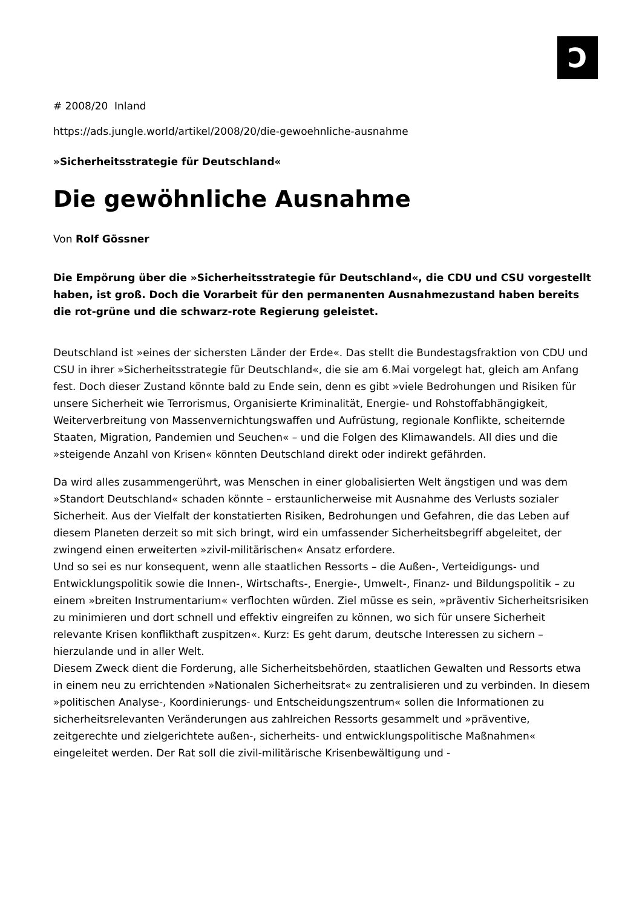Ↄ
# 2008/20 Inland
https://ads.jungle.world/artikel/2008/20/die-gewoehnliche-ausnahme
»Sicherheitsstrategie für Deutschland«
Die gewöhnliche Ausnahme
Von Rolf Gössner
Die Empörung über die »Sicherheitsstrategie für Deutschland«, die CDU und CSU vorgestellt haben, ist groß. Doch die Vorarbeit für den permanenten Ausnahmezustand haben bereits die rot-grüne und die schwarz-rote Regierung geleistet.
Deutschland ist »eines der sichersten Länder der Erde«. Das stellt die Bundestagsfraktion von CDU und CSU in ihrer »Sicherheitsstrategie für Deutschland«, die sie am 6.Mai vorgelegt hat, gleich am Anfang fest. Doch dieser Zustand könnte bald zu Ende sein, denn es gibt »viele Bedrohungen und Risiken für unsere Sicherheit wie Terrorismus, Organisierte Kriminalität, Energie- und Rohstoffabhängigkeit, Weiterverbreitung von Massenvernichtungswaffen und Aufrüstung, regionale Konflikte, scheiternde Staaten, Migration, Pandemien und Seuchen« – und die Folgen des Klimawandels. All dies und die »steigende Anzahl von Krisen« könnten Deutschland direkt oder indirekt gefährden.
Da wird alles zusammengerührt, was Menschen in einer globalisierten Welt ängstigen und was dem »Standort Deutschland« schaden könnte – erstaunlicherweise mit Ausnahme des Verlusts sozialer Sicherheit. Aus der Vielfalt der konstatierten Risiken, Bedrohungen und Gefahren, die das Leben auf diesem Planeten derzeit so mit sich bringt, wird ein umfassender Sicherheitsbegriff abgeleitet, der zwingend einen erweiterten »zivil-militärischen« Ansatz erfordere.
Und so sei es nur konsequent, wenn alle staatlichen Ressorts – die Außen-, Verteidigungs- und Entwicklungspolitik sowie die Innen-, Wirtschafts-, Energie-, Umwelt-, Finanz- und Bildungspolitik – zu einem »breiten Instrumentarium« verflochten würden. Ziel müsse es sein, »präventiv Sicherheitsrisiken zu minimieren und dort schnell und effektiv eingreifen zu können, wo sich für unsere Sicherheit relevante Krisen konflikthaft zuspitzen«. Kurz: Es geht darum, deutsche Interessen zu sichern – hierzulande und in aller Welt.
Diesem Zweck dient die Forderung, alle Sicherheitsbehörden, staatlichen Gewalten und Ressorts etwa in einem neu zu errichtenden »Nationalen Sicherheitsrat« zu zentralisieren und zu verbinden. In diesem »politischen Analyse-, Koordinierungs- und Entscheidungszentrum« sollen die Informationen zu sicherheitsrelevanten Veränderungen aus zahlreichen Ressorts gesammelt und »präventive, zeitgerechte und zielgerichtete außen-, sicherheits- und entwicklungspolitische Maßnahmen« eingeleitet werden. Der Rat soll die zivil-militärische Krisenbewältigung und -